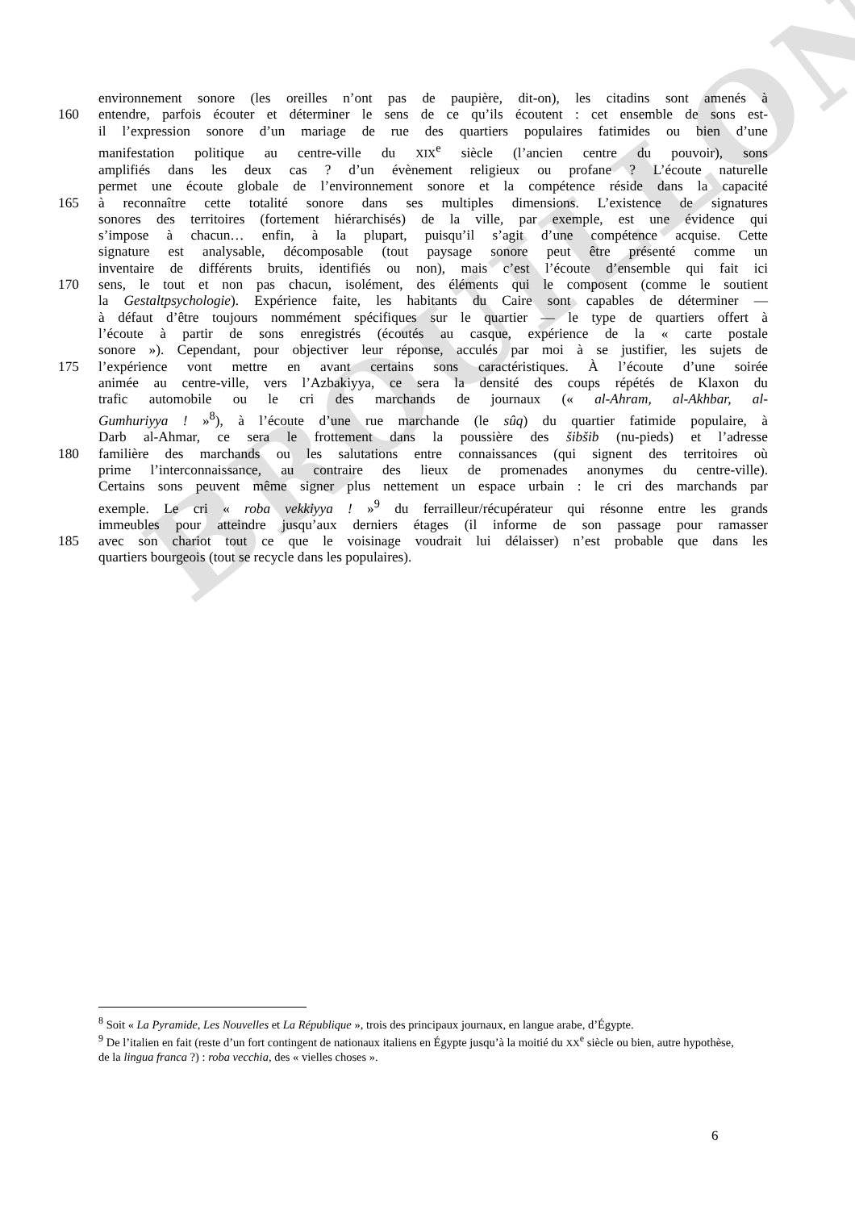BROUILLON
environnement sonore (les oreilles n’ont pas de paupière, dit-on), les citadins sont amenés à
160 entendre, parfois écouter et déterminer le sens de ce qu’ils écoutent : cet ensemble de sons est-
il l’expression sonore d’un mariage de rue des quartiers populaires fatimides ou bien d’une
manifestation politique au centre-ville du XIX<sup>e</sup> siècle (l’ancien centre du pouvoir), sons
amplifiés dans les deux cas ? d’un évènement religieux ou profane ? L’écoute naturelle
permet une écoute globale de l’environnement sonore et la compétence réside dans la capacité
165 à reconnaître cette totalité sonore dans ses multiples dimensions. L’existence de signatures
sonores des territoires (fortement hiérarchisés) de la ville, par exemple, est une évidence qui
s’impose à chacun… enfin, à la plupart, puisqu’il s’agit d’une compétence acquise. Cette
signature est analysable, décomposable (tout paysage sonore peut être présenté comme un
inventaire de différents bruits, identifiés ou non), mais c’est l’écoute d’ensemble qui fait ici
170 sens, le tout et non pas chacun, isolément, des éléments qui le composent (comme le soutient
la Gestaltpsychologie). Expérience faite, les habitants du Caire sont capables de déterminer —
à défaut d’être toujours nommément spécifiques sur le quartier — le type de quartiers offert à
l’écoute à partir de sons enregistrés (écoutés au casque, expérience de la « carte postale
sonore »). Cependant, pour objectiver leur réponse, acculés par moi à se justifier, les sujets de
175 l’expérience vont mettre en avant certains sons caractéristiques. À l’écoute d’une soirée
animée au centre-ville, vers l’Azbakiyya, ce sera la densité des coups répétés de Klaxon du
trafic automobile ou le cri des marchands de journaux (« al-Ahram, al-Akhbar, al-
Gumhuriyya ! »<sup>8</sup>), à l’écoute d’une rue marchande (le sûq) du quartier fatimide populaire, à
Darb al-Ahmar, ce sera le frottement dans la poussière des šibšib (nu-pieds) et l’adresse
180 familière des marchands ou les salutations entre connaissances (qui signent des territoires où
prime l’interconnaissance, au contraire des lieux de promenades anonymes du centre-ville).
Certains sons peuvent même signer plus nettement un espace urbain : le cri des marchands par
exemple. Le cri « roba vekkiyya ! »<sup>9</sup> du ferrailleur/récupérateur qui résonne entre les grands
immeubles pour atteindre jusqu’aux derniers étages (il informe de son passage pour ramasser
185 avec son chariot tout ce que le voisinage voudrait lui délaisser) n’est probable que dans les
quartiers bourgeois (tout se recycle dans les populaires).
<sup>8</sup> Soit « La Pyramide, Les Nouvelles et La République », trois des principaux journaux, en langue arabe, d’Égypte.
<sup>9</sup> De l’italien en fait (reste d’un fort contingent de nationaux italiens en Égypte jusqu’à la moitié du XX<sup>e</sup> siècle ou bien, autre hypothèse, de la lingua franca ?) : roba vecchia, des « vielles choses ».
6